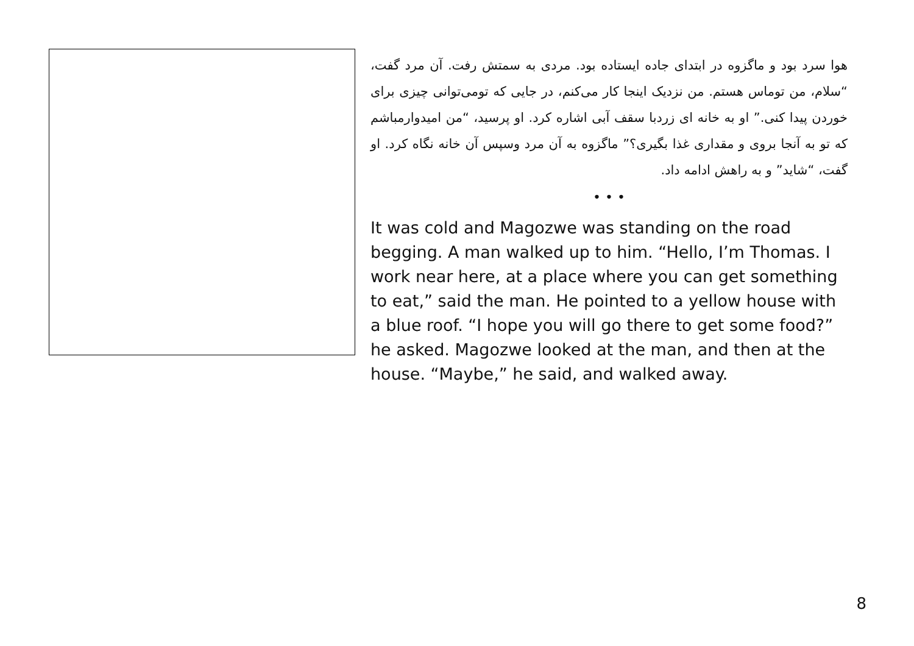هوا سرد بود و ماگزوه در ابتدای جاده ایستاده بود. مردی به سمتش رفت. آن مرد گفت، “سلام، من توماس هستم. من نزدیک اینجا کار می‌کنم، در جایی که تومی‌توانی چیزی برای خوردن پیدا کنی.” او به خانه ای زردبا سقف آبی اشاره کرد. او پرسید، “من امیدوارمباشم که تو به آنجا بروی و مقداری غذا بگیری؟” ماگزوه به آن مرد وسپس آن خانه نگاه کرد. او گفت، “شاید” و به راهش ادامه داد.
• • •
It was cold and Magozwe was standing on the road begging. A man walked up to him. “Hello, I’m Thomas. I work near here, at a place where you can get something to eat,” said the man. He pointed to a yellow house with a blue roof. “I hope you will go there to get some food?” he asked. Magozwe looked at the man, and then at the house. “Maybe,” he said, and walked away.
8